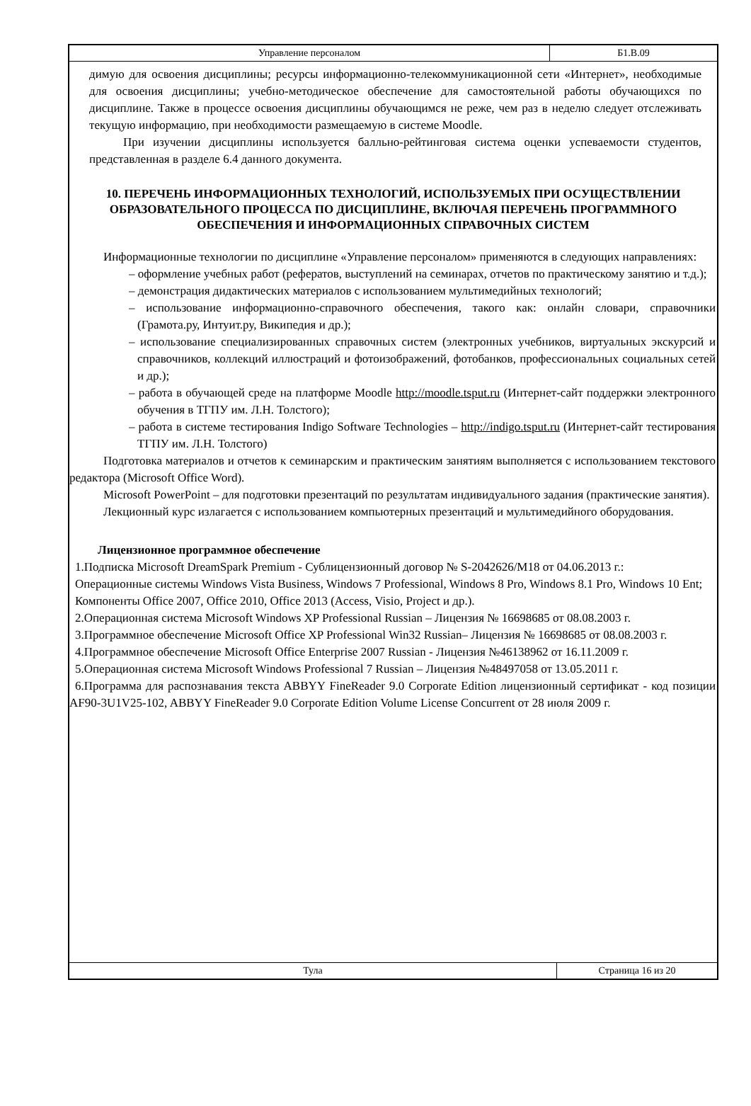Управление персоналом Б1.В.09
димую для освоения дисциплины; ресурсы информационно-телекоммуникационной сети «Интернет», необходимые для освоения дисциплины; учебно-методическое обеспечение для самостоятельной работы обучающихся по дисциплине. Также в процессе освоения дисциплины обучающимся не реже, чем раз в неделю следует отслеживать текущую информацию, при необходимости размещаемую в системе Moodle.
При изучении дисциплины используется балльно-рейтинговая система оценки успеваемости студентов, представленная в разделе 6.4 данного документа.
10. ПЕРЕЧЕНЬ ИНФОРМАЦИОННЫХ ТЕХНОЛОГИЙ, ИСПОЛЬЗУЕМЫХ ПРИ ОСУЩЕСТВЛЕНИИ ОБРАЗОВАТЕЛЬНОГО ПРОЦЕССА ПО ДИСЦИПЛИНЕ, ВКЛЮЧАЯ ПЕРЕЧЕНЬ ПРОГРАММНОГО ОБЕСПЕЧЕНИЯ И ИНФОРМАЦИОННЫХ СПРАВОЧНЫХ СИСТЕМ
Информационные технологии по дисциплине «Управление персоналом» применяются в следующих направлениях:
– оформление учебных работ (рефератов, выступлений на семинарах, отчетов по практическому занятию и т.д.);
– демонстрация дидактических материалов с использованием мультимедийных технологий;
– использование информационно-справочного обеспечения, такого как: онлайн словари, справочники (Грамота.ру, Интуит.ру, Википедия и др.);
– использование специализированных справочных систем (электронных учебников, виртуальных экскурсий и справочников, коллекций иллюстраций и фотоизображений, фотобанков, профессиональных социальных сетей и др.);
– работа в обучающей среде на платформе Moodle http://moodle.tsput.ru (Интернет-сайт поддержки электронного обучения в ТГПУ им. Л.Н. Толстого);
– работа в системе тестирования Indigo Software Technologies – http://indigo.tsput.ru (Интернет-сайт тестирования ТГПУ им. Л.Н. Толстого)
Подготовка материалов и отчетов к семинарским и практическим занятиям выполняется с использованием текстового редактора (Microsoft Office Word).
Microsoft PowerPoint – для подготовки презентаций по результатам индивидуального задания (практические занятия).
Лекционный курс излагается с использованием компьютерных презентаций и мультимедийного оборудования.
Лицензионное программное обеспечение
1.Подписка Microsoft DreamSpark Premium - Сублицензионный договор № S-2042626/M18 от 04.06.2013 г.:
Операционные системы Windows Vista Business, Windows 7 Professional, Windows 8 Pro, Windows 8.1 Pro, Windows 10 Ent;
Компоненты Office 2007, Office 2010, Office 2013 (Access, Visio, Project и др.).
2.Операционная система Microsoft Windows XP Professional Russian – Лицензия № 16698685 от 08.08.2003 г.
3.Программное обеспечение Microsoft Office XP Professional Win32 Russian– Лицензия № 16698685 от 08.08.2003 г.
4.Программное обеспечение Microsoft Office Enterprise 2007 Russian - Лицензия №46138962 от 16.11.2009 г.
5.Операционная система Microsoft Windows Professional 7 Russian – Лицензия №48497058 от 13.05.2011 г.
6.Программа для распознавания текста ABBYY FineReader 9.0 Corporate Edition лицензионный сертификат - код позиции AF90-3U1V25-102, ABBYY FineReader 9.0 Corporate Edition Volume License Concurrent от 28 июля 2009 г.
Тула Страница 16 из 20